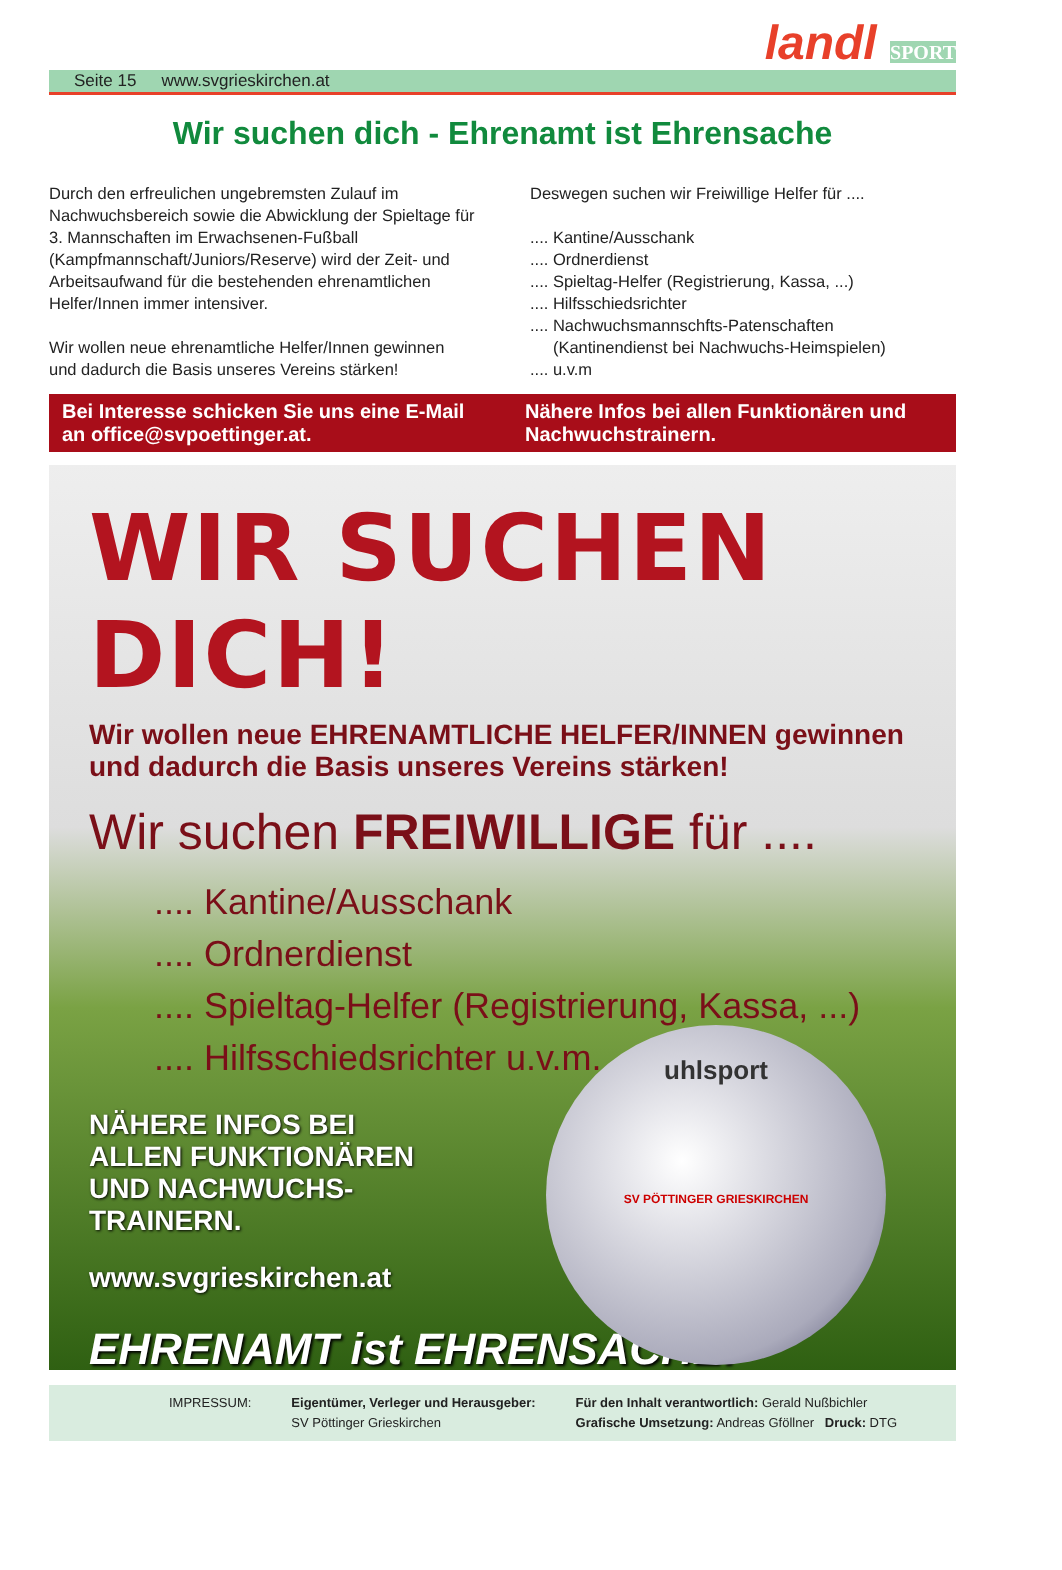Seite 15 www.svgrieskirchen.at
landl SPORT
Wir suchen dich - Ehrenamt ist Ehrensache
Durch den erfreulichen ungebremsten Zulauf im Nachwuchsbereich sowie die Abwicklung der Spieltage für 3. Mannschaften im Erwachsenen-Fußball (Kampfmannschaft/Juniors/Reserve) wird der Zeit- und Arbeitsaufwand für die bestehenden ehrenamtlichen Helfer/Innen immer intensiver.
Wir wollen neue ehrenamtliche Helfer/Innen gewinnen und dadurch die Basis unseres Vereins stärken!
Deswegen suchen wir Freiwillige Helfer für ....
.... Kantine/Ausschank
.... Ordnerdienst
.... Spieltag-Helfer (Registrierung, Kassa, ...)
.... Hilfsschiedsrichter
.... Nachwuchsmannschfts-Patenschaften
(Kantinendienst bei Nachwuchs-Heimspielen)
.... u.v.m
Bei Interesse schicken Sie uns eine E-Mail an office@svpoettinger.at.
Nähere Infos bei allen Funktionären und Nachwuchstrainern.
WIR SUCHEN DICH!
Wir wollen neue EHRENAMTLICHE HELFER/INNEN gewinnen und dadurch die Basis unseres Vereins stärken!
Wir suchen FREIWILLIGE für ....
.... Kantine/Ausschank
.... Ordnerdienst
.... Spieltag-Helfer (Registrierung, Kassa, ...)
.... Hilfsschiedsrichter u.v.m.
uhlsport
SV PÖTTINGER GRIESKIRCHEN
NÄHERE INFOS BEI
ALLEN FUNKTIONÄREN
UND NACHWUCHS-
TRAINERN.
www.svgrieskirchen.at
EHRENAMT ist EHRENSACHE!
IMPRESSUM: Eigentümer, Verleger und Herausgeber:
SV Pöttinger Grieskirchen
Für den Inhalt verantwortlich: Gerald Nußbichler
Grafische Umsetzung: Andreas Gföllner Druck: DTG